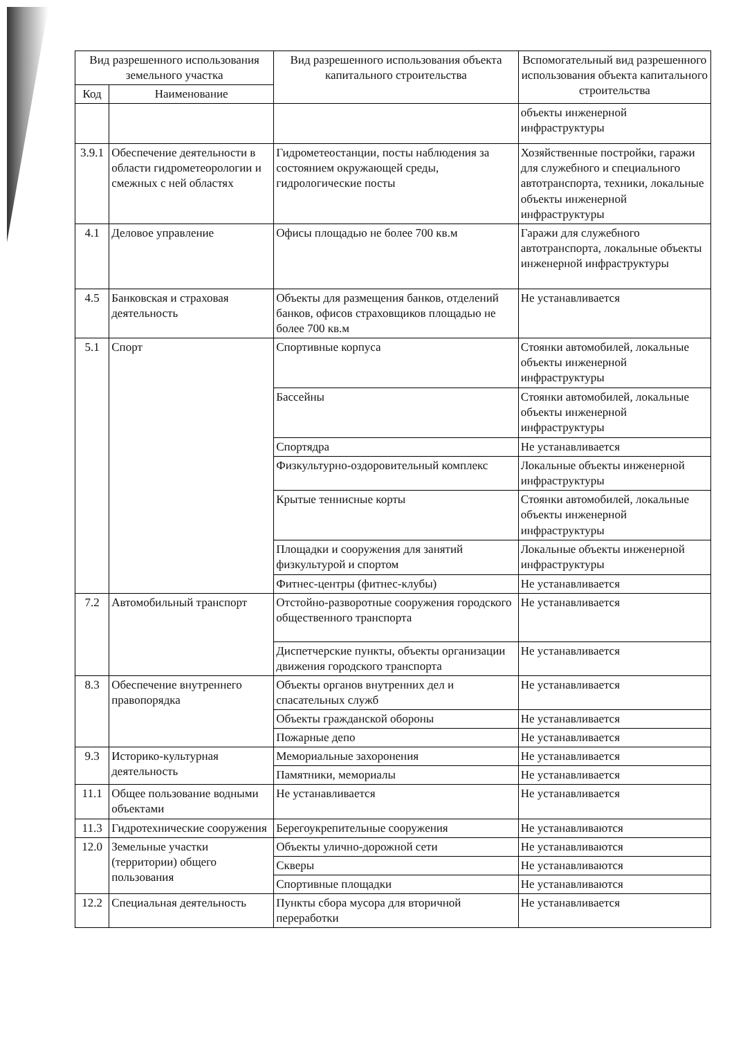| Вид разрешенного использования земельного участка | | Вид разрешенного использования объекта капитального строительства | Вспомогательный вид разрешенного использования объекта капитального строительства |
| --- | --- | --- | --- |
| Код | Наименование | | |
| | | | объекты инженерной инфраструктуры |
| 3.9.1 | Обеспечение деятельности в области гидрометеорологии и смежных с ней областях | Гидрометеостанции, посты наблюдения за состоянием окружающей среды, гидрологические посты | Хозяйственные постройки, гаражи для служебного и специального автотранспорта, техники, локальные объекты инженерной инфраструктуры |
| 4.1 | Деловое управление | Офисы площадью не более 700 кв.м | Гаражи для служебного автотранспорта, локальные объекты инженерной инфраструктуры |
| 4.5 | Банковская и страховая деятельность | Объекты для размещения банков, отделений банков, офисов страховщиков площадью не более 700 кв.м | Не устанавливается |
| 5.1 | Спорт | Спортивные корпуса | Стоянки автомобилей, локальные объекты инженерной инфраструктуры |
| | | Бассейны | Стоянки автомобилей, локальные объекты инженерной инфраструктуры |
| | | Спортядра | Не устанавливается |
| | | Физкультурно-оздоровительный комплекс | Локальные объекты инженерной инфраструктуры |
| | | Крытые теннисные корты | Стоянки автомобилей, локальные объекты инженерной инфраструктуры |
| | | Площадки и сооружения для занятий физкультурой и спортом | Локальные объекты инженерной инфраструктуры |
| | | Фитнес-центры (фитнес-клубы) | Не устанавливается |
| 7.2 | Автомобильный транспорт | Отстойно-разворотные сооружения городского общественного транспорта | Не устанавливается |
| | | Диспетчерские пункты, объекты организации движения городского транспорта | Не устанавливается |
| 8.3 | Обеспечение внутреннего правопорядка | Объекты органов внутренних дел и спасательных служб | Не устанавливается |
| | | Объекты гражданской обороны | Не устанавливается |
| | | Пожарные депо | Не устанавливается |
| 9.3 | Историко-культурная деятельность | Мемориальные захоронения | Не устанавливается |
| | | Памятники, мемориалы | Не устанавливается |
| 11.1 | Общее пользование водными объектами | Не устанавливается | Не устанавливается |
| 11.3 | Гидротехнические сооружения | Берегоукрепительные сооружения | Не устанавливаются |
| 12.0 | Земельные участки (территории) общего пользования | Объекты улично-дорожной сети | Не устанавливаются |
| | | Скверы | Не устанавливаются |
| | | Спортивные площадки | Не устанавливаются |
| 12.2 | Специальная деятельность | Пункты сбора мусора для вторичной переработки | Не устанавливается |